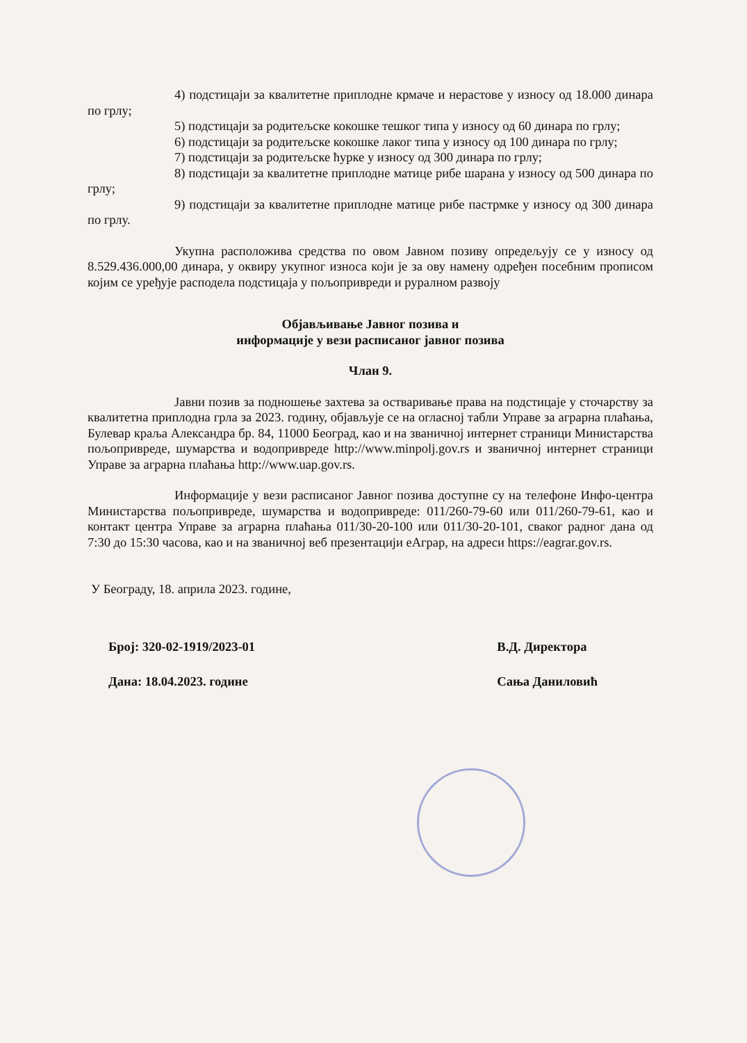4) подстицаји за квалитетне приплодне крмаче и нерастове у износу од 18.000 динара по грлу;
5) подстицаји за родитељске кокошке тешког типа у износу од 60 динара по грлу;
6) подстицаји за родитељске кокошке лаког типа у износу од 100 динара по грлу;
7) подстицаји за родитељске ћурке у износу од 300 динара по грлу;
8) подстицаји за квалитетне приплодне матице рибе шарана у износу од 500 динара по грлу;
9) подстицаји за квалитетне приплодне матице рибе пастрмке у износу од 300 динара по грлу.
Укупна расположива средства по овом Јавном позиву опредељују се у износу од 8.529.436.000,00 динара, у оквиру укупног износа који је за ову намену одређен посебним прописом којим се уређује расподела подстицаја у пољопривреди и руралном развоју
Објављивање Јавног позива и
информације у вези расписаног јавног позива
Члан 9.
Јавни позив за подношење захтева за остваривање права на подстицаје у сточарству за квалитетна приплодна грла за 2023. годину, објављује се на огласној табли Управе за аграрна плаћања, Булевар краља Александра бр. 84, 11000 Београд, као и на званичној интернет страници Министарства пољопривреде, шумарства и водопривреде http://www.minpolj.gov.rs и званичној интернет страници Управе за аграрна плаћања http://www.uap.gov.rs.
Информације у вези расписаног Јавног позива доступне су на телефоне Инфо-центра Министарства пољопривреде, шумарства и водопривреде: 011/260-79-60 или 011/260-79-61, као и контакт центра Управе за аграрна плаћања 011/30-20-100 или 011/30-20-101, сваког радног дана од 7:30 до 15:30 часова, као и на званичној веб презентацији еАграр, на адреси https://eagrar.gov.rs.
У Београду, 18. априла 2023. године,
Број: 320-02-1919/2023-01
Дана: 18.04.2023. године
В.Д. Директора
Сања Даниловић